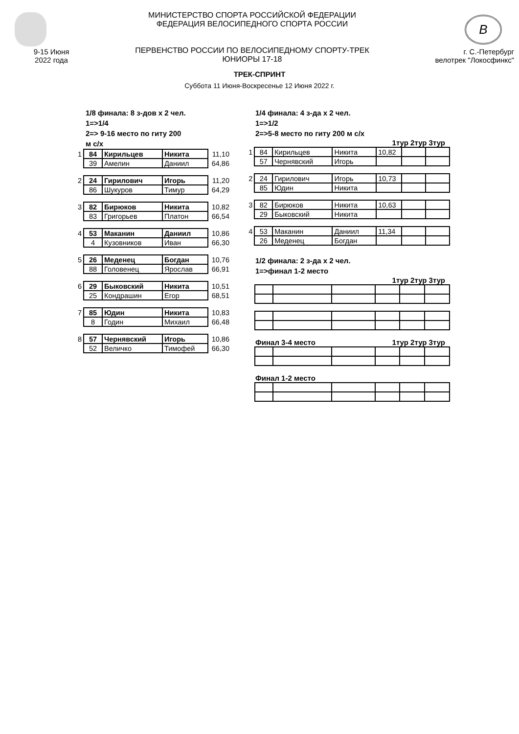9-15 Июня
2022 года
МИНИСТЕРСТВО СПОРТА РОССИЙСКОЙ ФЕДЕРАЦИИ
ФЕДЕРАЦИЯ ВЕЛОСИПЕДНОГО СПОРТА РОССИИ
ПЕРВЕНСТВО РОССИИ ПО ВЕЛОСИПЕДНОМУ СПОРТУ-ТРЕК
ЮНИОРЫ 17-18
B
г. С.-Петербург
велотрек "Локосфинкс"
ТРЕК-СПРИНТ
Суббота 11 Июня-Воскресенье 12 Июня 2022 г.
1/8 финала: 8 з-дов х 2 чел.
1=>1/4
2=> 9-16 место по гиту 200
м с/х
| 1 | 84 | Кирильцев | Никита | 11,10 |
| | 39 | Амелин | Даниил | 64,86 |
| 2 | 24 | Гирилович | Игорь | 11,20 |
| | 86 | Шукуров | Тимур | 64,29 |
| 3 | 82 | Бирюков | Никита | 10,82 |
| | 83 | Григорьев | Платон | 66,54 |
| 4 | 53 | Маканин | Даниил | 10,86 |
| | 4 | Кузовников | Иван | 66,30 |
| 5 | 26 | Меденец | Богдан | 10,76 |
| | 88 | Головенец | Ярослав | 66,91 |
| 6 | 29 | Быковский | Никита | 10,51 |
| | 25 | Кондрашин | Егор | 68,51 |
| 7 | 85 | Юдин | Никита | 10,83 |
| | 8 | Годин | Михаил | 66,48 |
| 8 | 57 | Чернявский | Игорь | 10,86 |
| | 52 | Величко | Тимофей | 66,30 |
1/4 финала: 4 з-да х 2 чел.
1=>1/2
2=>5-8 место по гиту 200 м с/х
1тур 2тур 3тур
| 1 | 84 | Кирильцев | Никита | 10,82 | | |
| | 57 | Чернявский | Игорь | | | |
| 2 | 24 | Гирилович | Игорь | 10,73 | | |
| | 85 | Юдин | Никита | | | |
| 3 | 82 | Бирюков | Никита | 10,63 | | |
| | 29 | Быковский | Никита | | | |
| 4 | 53 | Маканин | Даниил | 11,34 | | |
| | 26 | Меденец | Богдан | | | |
1/2 финала: 2 з-да х 2 чел.
1=>финал 1-2 место
1тур 2тур 3тур
Финал 3-4 место 1тур 2тур 3тур
Финал 1-2 место